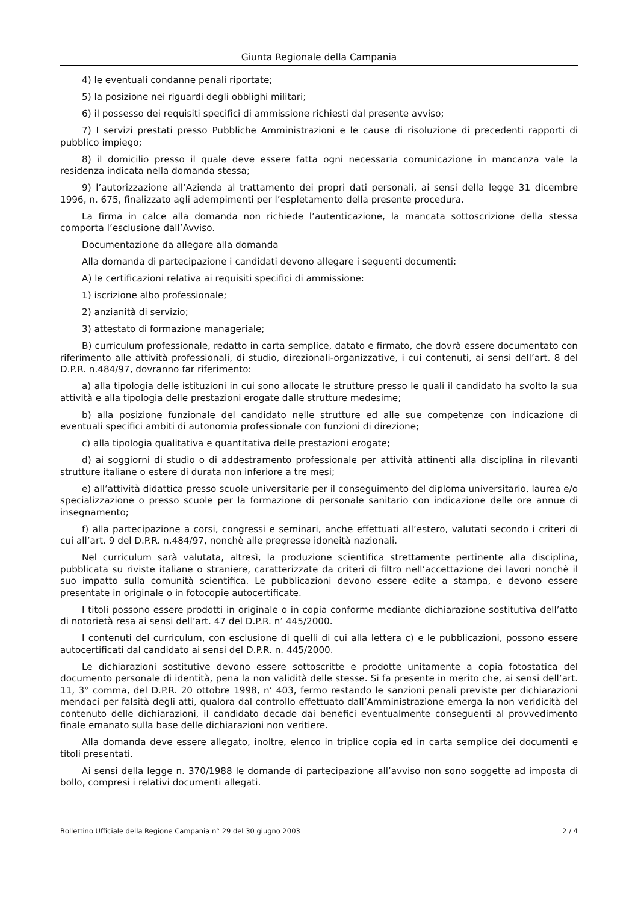Giunta Regionale della Campania
4) le eventuali condanne penali riportate;
5) la posizione nei riguardi degli obblighi militari;
6) il possesso dei requisiti specifici di ammissione richiesti dal presente avviso;
7) I servizi prestati presso Pubbliche Amministrazioni e le cause di risoluzione di precedenti rapporti di pubblico impiego;
8) il domicilio presso il quale deve essere fatta ogni necessaria comunicazione in mancanza vale la residenza indicata nella domanda stessa;
9) l’autorizzazione all’Azienda al trattamento dei propri dati personali, ai sensi della legge 31 dicembre 1996, n. 675, finalizzato agli adempimenti per l’espletamento della presente procedura.
La firma in calce alla domanda non richiede l’autenticazione, la mancata sottoscrizione della stessa comporta l’esclusione dall’Avviso.
Documentazione da allegare alla domanda
Alla domanda di partecipazione i candidati devono allegare i seguenti documenti:
A) le certificazioni relativa ai requisiti specifici di ammissione:
1) iscrizione albo professionale;
2) anzianità di servizio;
3) attestato di formazione manageriale;
B) curriculum professionale, redatto in carta semplice, datato e firmato, che dovrà essere documentato con riferimento alle attività professionali, di studio, direzionali-organizzative, i cui contenuti, ai sensi dell’art. 8 del D.P.R. n.484/97, dovranno far riferimento:
a) alla tipologia delle istituzioni in cui sono allocate le strutture presso le quali il candidato ha svolto la sua attività e alla tipologia delle prestazioni erogate dalle strutture medesime;
b) alla posizione funzionale del candidato nelle strutture ed alle sue competenze con indicazione di eventuali specifici ambiti di autonomia professionale con funzioni di direzione;
c) alla tipologia qualitativa e quantitativa delle prestazioni erogate;
d) ai soggiorni di studio o di addestramento professionale per attività attinenti alla disciplina in rilevanti strutture italiane o estere di durata non inferiore a tre mesi;
e) all’attività didattica presso scuole universitarie per il conseguimento del diploma universitario, laurea e/o specializzazione o presso scuole per la formazione di personale sanitario con indicazione delle ore annue di insegnamento;
f) alla partecipazione a corsi, congressi e seminari, anche effettuati all’estero, valutati secondo i criteri di cui all’art. 9 del D.P.R. n.484/97, nonchè alle pregresse idoneità nazionali.
Nel curriculum sarà valutata, altresì, la produzione scientifica strettamente pertinente alla disciplina, pubblicata su riviste italiane o straniere, caratterizzate da criteri di filtro nell’accettazione dei lavori nonchè il suo impatto sulla comunità scientifica. Le pubblicazioni devono essere edite a stampa, e devono essere presentate in originale o in fotocopie autocertificate.
I titoli possono essere prodotti in originale o in copia conforme mediante dichiarazione sostitutiva dell’atto di notorietà resa ai sensi dell’art. 47 del D.P.R. n’ 445/2000.
I contenuti del curriculum, con esclusione di quelli di cui alla lettera c) e le pubblicazioni, possono essere autocertificati dal candidato ai sensi del D.P.R. n. 445/2000.
Le dichiarazioni sostitutive devono essere sottoscritte e prodotte unitamente a copia fotostatica del documento personale di identità, pena la non validità delle stesse. Si fa presente in merito che, ai sensi dell’art. 11, 3° comma, del D.P.R. 20 ottobre 1998, n’ 403, fermo restando le sanzioni penali previste per dichiarazioni mendaci per falsità degli atti, qualora dal controllo effettuato dall’Amministrazione emerga la non veridicità del contenuto delle dichiarazioni, il candidato decade dai benefici eventualmente conseguenti al provvedimento finale emanato sulla base delle dichiarazioni non veritiere.
Alla domanda deve essere allegato, inoltre, elenco in triplice copia ed in carta semplice dei documenti e titoli presentati.
Ai sensi della legge n. 370/1988 le domande di partecipazione all’avviso non sono soggette ad imposta di bollo, compresi i relativi documenti allegati.
Bollettino Ufficiale della Regione Campania n° 29 del 30 giugno 2003 2 / 4